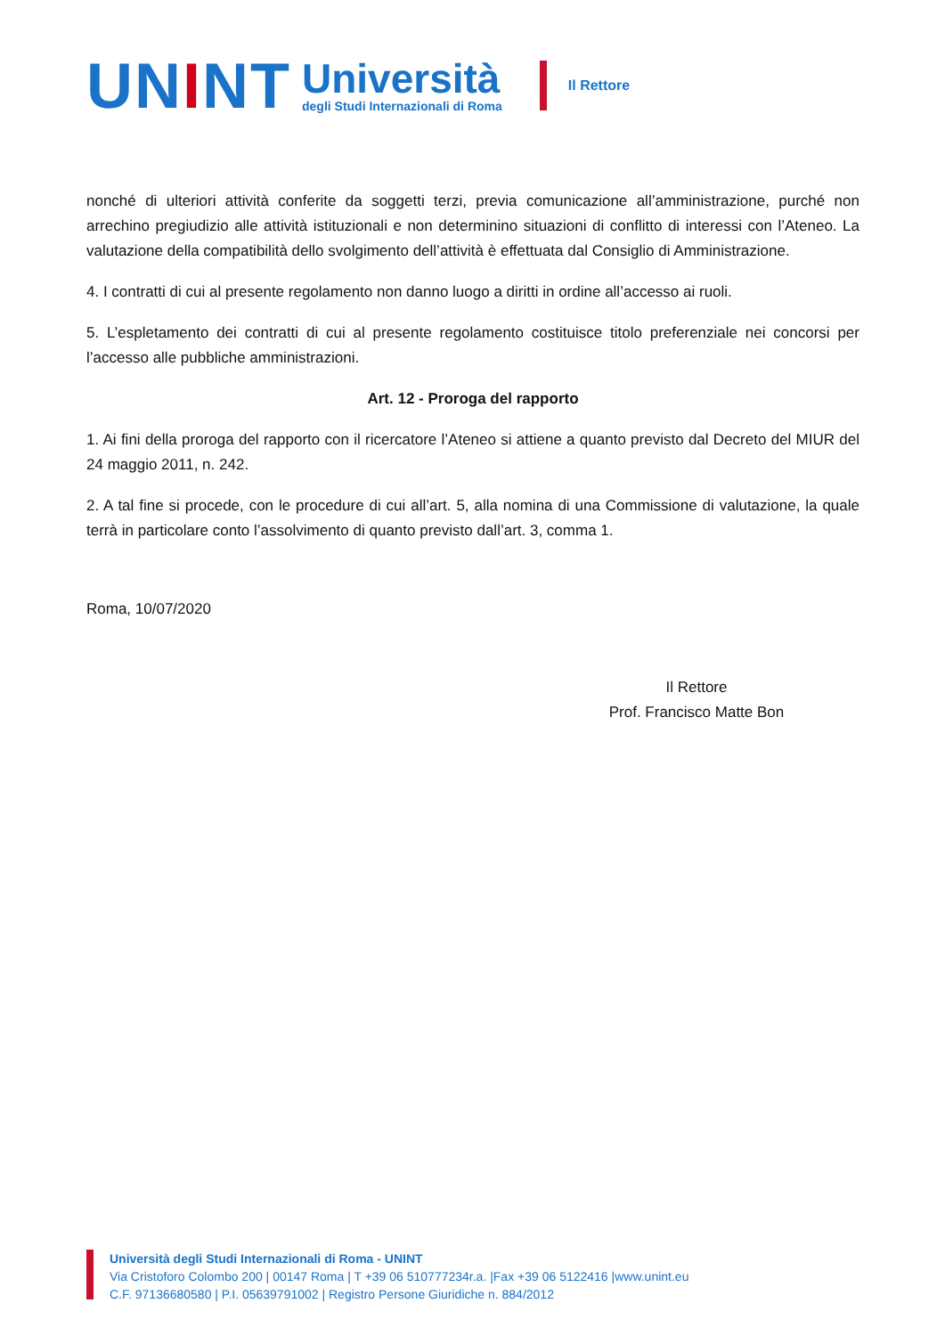UNINT
Università
degli Studi Internazionali di Roma
Il Rettore
nonché di ulteriori attività conferite da soggetti terzi, previa comunicazione all’amministrazione, purché non arrechino pregiudizio alle attività istituzionali e non determinino situazioni di conflitto di interessi con l’Ateneo. La valutazione della compatibilità dello svolgimento dell’attività è effettuata dal Consiglio di Amministrazione.
4. I contratti di cui al presente regolamento non danno luogo a diritti in ordine all’accesso ai ruoli.
5. L’espletamento dei contratti di cui al presente regolamento costituisce titolo preferenziale nei concorsi per l’accesso alle pubbliche amministrazioni.
Art. 12 - Proroga del rapporto
1. Ai fini della proroga del rapporto con il ricercatore l’Ateneo si attiene a quanto previsto dal Decreto del MIUR del 24 maggio 2011, n. 242.
2. A tal fine si procede, con le procedure di cui all’art. 5, alla nomina di una Commissione di valutazione, la quale terrà in particolare conto l’assolvimento di quanto previsto dall’art. 3, comma 1.
Roma, 10/07/2020
Il Rettore
Prof. Francisco Matte Bon
Università degli Studi Internazionali di Roma - UNINT
Via Cristoforo Colombo 200 | 00147 Roma | T +39 06 510777234r.a. |Fax +39 06 5122416 |www.unint.eu
C.F. 97136680580 | P.I. 05639791002 | Registro Persone Giuridiche n. 884/2012